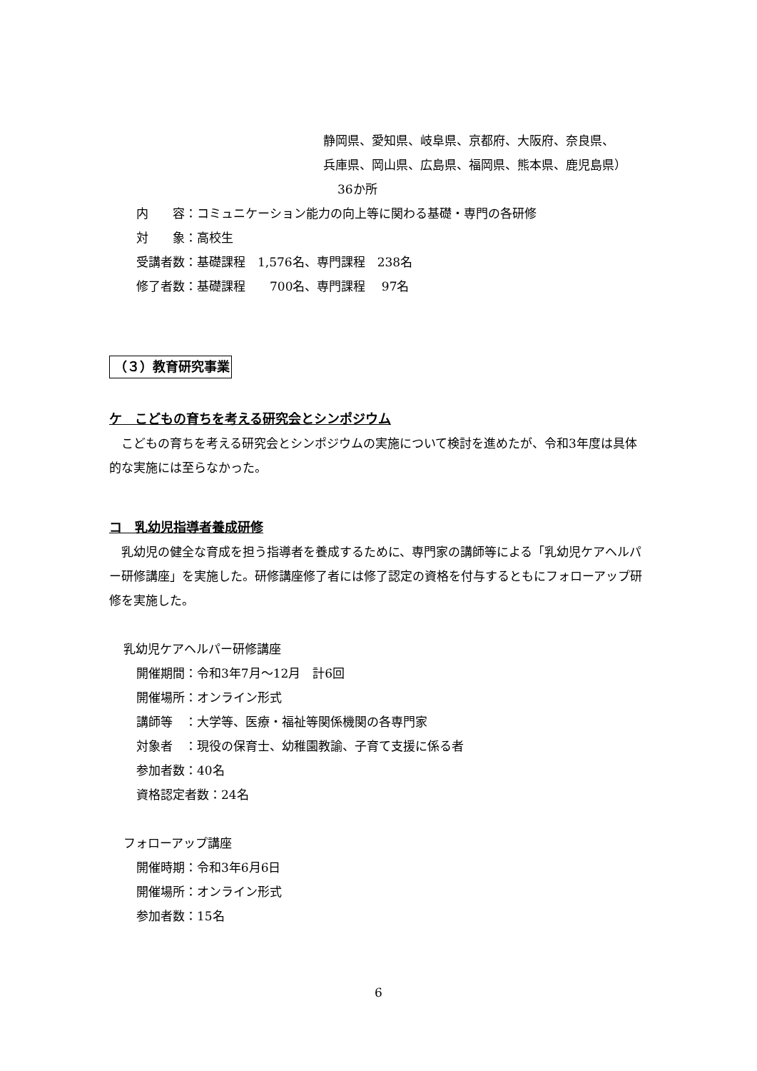静岡県、愛知県、岐阜県、京都府、大阪府、奈良県、
兵庫県、岡山県、広島県、福岡県、熊本県、鹿児島県）
36か所
内　　容：コミュニケーション能力の向上等に関わる基礎・専門の各研修
対　　象：高校生
受講者数：基礎課程　1,576名、専門課程　238名
修了者数：基礎課程　　700名、専門課程　 97名
（３）教育研究事業
ケ　こどもの育ちを考える研究会とシンポジウム
　こどもの育ちを考える研究会とシンポジウムの実施について検討を進めたが、令和3年度は具体的な実施には至らなかった。
コ　乳幼児指導者養成研修
　乳幼児の健全な育成を担う指導者を養成するために、専門家の講師等による「乳幼児ケアヘルパー研修講座」を実施した。研修講座修了者には修了認定の資格を付与するともにフォローアップ研修を実施した。
乳幼児ケアヘルパー研修講座
開催期間：令和3年7月～12月　計6回
開催場所：オンライン形式
講師等　：大学等、医療・福祉等関係機関の各専門家
対象者　：現役の保育士、幼稚園教諭、子育て支援に係る者
参加者数：40名
資格認定者数：24名
フォローアップ講座
開催時期：令和3年6月6日
開催場所：オンライン形式
参加者数：15名
6